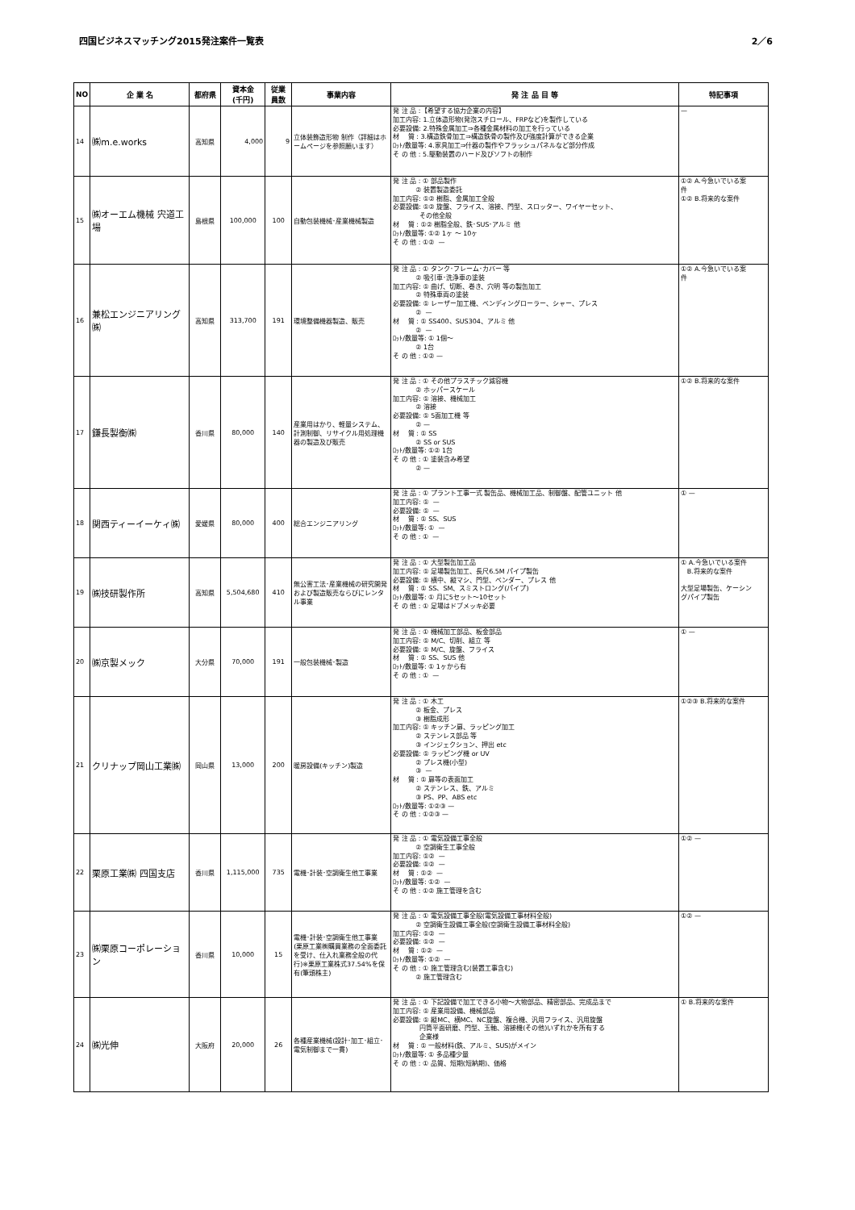四国ビジネスマッチング2015発注案件一覧表 2／6
| NO | 企 業 名 | 都府県 | 資本金 (千円) | 従業 員数 | 事業内容 | 発 注 品 目 等 | 特記事項 |
| --- | --- | --- | --- | --- | --- | --- | --- |
| 14 | ㈱m.e.works | 高知県 | 4,000 | 9 | 立体装飾造形物 制作（詳細はホームページを参照願います） | 発 注 品 :【希望する協力企業の内容】 加工内容: 1.立体造形物(発泡スチロール、FRPなど)を製作している 必要設備: 2.特殊金属加工⇒各種金属材料の加工を行っている 材 質 : 3.構造鉄骨加工⇒構造鉄骨の製作及び強度計算ができる企業 ﾛｯﾄ/数量等: 4.家具加工⇒什器の製作やフラッシュパネルなど部分作成 そ の 他 : 5.駆動装置のハード及びソフトの制作 | — |
| 15 | ㈱オーエム機械 宍道工場 | 島根県 | 100,000 | 100 | 自動包装機械･産業機械製造 | 発 注 品 : ① 部品製作 ② 装置製造委託 加工内容: ①② 樹脂、金属加工全般 必要設備: ①② 旋盤、フライス、溶接、門型、スロッター、ワイヤーセット、 その他全般 材 質 : ①② 樹脂全般、鉄･SUS･アルミ 他 ﾛｯﾄ/数量等: ①② 1ヶ ～ 10ヶ そ の 他 : ①② — | ①② A.今急いでいる案 件 ①② B.将来的な案件 |
| 16 | 兼松エンジニアリング㈱ | 高知県 | 313,700 | 191 | 環境整備機器製造、販売 | 発 注 品 : ① タンク･フレーム･カバー 等 ② 吸引車･洗浄車の塗装 加工内容: ① 曲げ、切断、巻き、穴明 等の製缶加工 ② 特殊車両の塗装 必要設備: ① レーザー加工機、ベンディングローラー、シャー、プレス ② — 材 質 : ① SS400、SUS304、アルミ 他 ② — ﾛｯﾄ/数量等: ① 1個～ ② 1台 そ の 他 : ①② — | ①② A.今急いでいる案 件 |
| 17 | 鎌長製衡㈱ | 香川県 | 80,000 | 140 | 産業用はかり、軽量システム、計測制御、リサイクル用処理機器の製造及び販売 | 発 注 品 : ① その他プラスチック減容機 ② ホッパースケール 加工内容: ① 溶接、機械加工 ② 溶接 必要設備: ① 5面加工機 等 ② — 材 質 : ① SS ② SS or SUS ﾛｯﾄ/数量等: ①② 1台 そ の 他 : ① 塗装含み希望 ② — | ①② B.将来的な案件 |
| 18 | 関西ティーイーケィ㈱ | 愛媛県 | 80,000 | 400 | 総合エンジニアリング | 発 注 品 : ① プラント工事一式 製缶品、機械加工品、制御盤、配管ユニット 他 加工内容: ① — 必要設備: ① — 材 質 : ① SS、SUS ﾛｯﾄ/数量等: ① — そ の 他 : ① — | ① — |
| 19 | ㈱技研製作所 | 高知県 | 5,504,680 | 410 | 無公害工法･産業機械の研究開発および製造販売ならびにレンタル事業 | 発 注 品 : ① 大型製缶加工品 加工内容: ① 足場製缶加工、長尺6.5M パイプ製缶 必要設備: ① 横中、縦マシ、門型、ベンダー、プレス 他 材 質 : ① SS、SM、スミストロング(パイプ) ﾛｯﾄ/数量等: ① 月に5セット～10セット そ の 他 : ① 足場はドブメッキ必要 | ① A.今急いでいる案件 B.将来的な案件 大型足場製缶、ケーシン グパイプ製缶 |
| 20 | ㈱京製メック | 大分県 | 70,000 | 191 | 一般包装機械･製造 | 発 注 品 : ① 機械加工部品、板金部品 加工内容: ① M/C、切削、組立 等 必要設備: ① M/C、旋盤、フライス 材 質 : ① SS、SUS 他 ﾛｯﾄ/数量等: ① 1ヶから有 そ の 他 : ① — | ① — |
| 21 | クリナップ岡山工業㈱ | 岡山県 | 13,000 | 200 | 暖房設備(キッチン)製造 | 発 注 品 : ① 木工 ② 板金、プレス ③ 樹脂成形 加工内容: ① キッチン扉、ラッピング加工 ② ステンレス部品 等 ③ インジェクション、押出 etc 必要設備: ① ラッピング機 or UV ② プレス機(小型) ③ — 材 質 : ① 扉等の表面加工 ② ステンレス、鉄、アルミ ③ PS、PP、ABS etc ﾛｯﾄ/数量等: ①②③ — そ の 他 : ①②③ — | ①②③ B.将来的な案件 |
| 22 | 栗原工業㈱ 四国支店 | 香川県 | 1,115,000 | 735 | 電機･計装･空調衛生他工事業 | 発 注 品 : ① 電気設備工事全般 ② 空調衛生工事全般 加工内容: ①② — 必要設備: ①② — 材 質 : ①② — ﾛｯﾄ/数量等: ①② — そ の 他 : ①② 施工管理を含む | ①② — |
| 23 | ㈱栗原コーポレーション | 香川県 | 10,000 | 15 | 電機･計装･空調衛生他工事業 (栗原工業㈱購買業務の全面委託を受け、仕入れ業務全般の代行)※栗原工業株式37.54%を保有(筆頭株主) | 発 注 品 : ① 電気設備工事全般(電気設備工事材料全般) ② 空調衛生設備工事全般(空調衛生設備工事材料全般) 加工内容: ①② — 必要設備: ①② — 材 質 : ①② — ﾛｯﾄ/数量等: ①② — そ の 他 : ① 施工管理含む(装置工事含む) ② 施工管理含む | ①② — |
| 24 | ㈱光伸 | 大阪府 | 20,000 | 26 | 各種産業機械(設計･加工･組立･電気制御まで一貫) | 発 注 品 : ① 下記設備で加工できる小物～大物部品、精密部品、完成品まで 加工内容: ① 産業用設備、機械部品 必要設備: ① 縦MC、横MC、NC旋盤、複合機、汎用フライス、汎用旋盤 円筒平面研磨、門型、玉軸、溶接機(その他)いずれかを所有する 企業様 材 質 : ① 一般材料(鉄、アルミ、SUS)がメイン ﾛｯﾄ/数量等: ① 多品種少量 そ の 他 : ① 品質、短期(短納期)、価格 | ① B.将来的な案件 |